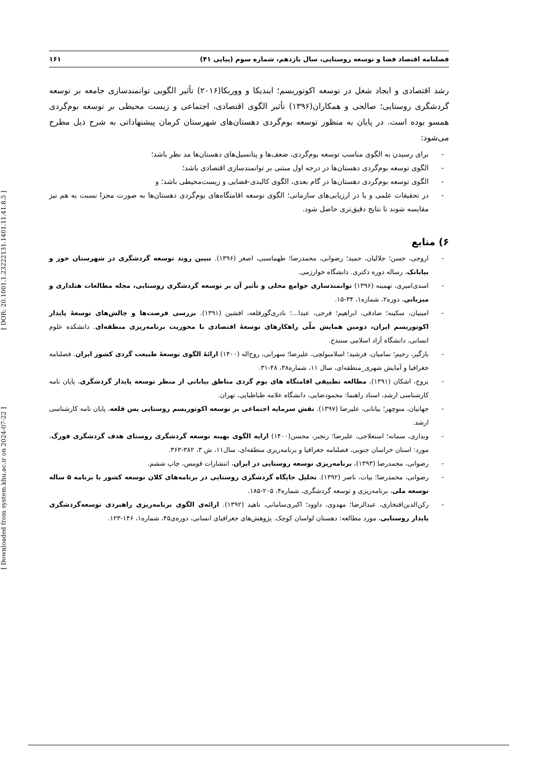[ Downloaded from system.khu.ac.ir on 2024-07-22 ] [ DOR: 20.1001.1.23222131.1401.11.41.8.5 ]
فصلنامه اقتصاد فضا و توسعه روستایی، سال یازدهم، شماره سوم (پیاپی ۴۱) ۱۶۱
رشد اقتصادی و ایجاد شغل در توسعه اکوتوریسم؛ ایندیکا و ووریکا(۲۰۱۶) تأثیر الگویی توانمندسازی جامعه بر توسعه گردشگری روستایی؛ صالحی و همکاران(۱۳۹۶) تأثیر الگوی اقتصادی، اجتماعی و زیست محیطی بر توسعه بوم‌گردی همسو بوده است. در پایان به منظور توسعه بوم‌گردی دهستان‌های شهرستان کرمان پیشنهاداتی به شرح ذیل مطرح می‌شود:
- برای رسیدن به الگوی مناسب توسعه بوم‌گردی، ضعف‌ها و پتانسیل‌های دهستان‌ها مد نظر باشد؛
- الگوی توسعه بوم‌گردی دهستان‌ها در درجه اول مبتنی بر توانمندسازی اقتصادی باشد؛
- الگوی توسعه بوم‌گردی دهستان‌ها در گام بعدی، الگوی کالبدی-فضایی و زیست‌محیطی باشد؛ و
- در تحقیقات علمی و یا در ارزیابی‌های سازمانی؛ الگوی توسعه اقامتگاه‌های بوم‌گردی دهستان‌ها به صورت مجزا نسبت به هم نیز مقایسه شوند تا نتایج دقیق‌تری حاصل شود.
۶) منابع
- اروجی، حسن؛ جلالیان، حمید؛ رضوانی، محمدرضا؛ طهماسبی، اصغر (۱۳۹۶). تبیین روند توسعه گردشگری در شهرستان خور و بیابانک، رساله دوره دکتری. دانشگاه خوارزمی.
- اسدی‌امیری، تهمینه (۱۳۹۶) توانمندسازی جوامع محلی و تأثیر آن بر توسعه گردشگری روستایی، مجله مطالعات هتلداری و میزبانی، دوره۲، شماره۱، ۳۴-۱۵.
- امینیان، سکینه؛ صادقی، ابراهیم؛ فرجی، عبدا...؛ نادری‌گورقلعه، افشین (۱۳۹۱). بررسی فرصت‌ها و چالش‌های توسعۀ پایدار اکوتوریسم ایران، دومین همایش ملّی راهکارهای توسعۀ اقتصادی با محوریت برنامه‌ریزی منطقه‌ای. دانشکده علوم انسانی، دانشگاه آزاد اسلامی سنندج.
- بازگیر، رحیم؛ نمامیان، فرشید؛ اسلامبولچی، علیرضا؛ سهرابی، روح‌اله (۱۴۰۰) ارائۀ الگوی توسعۀ طبیعت گردی کشور ایران. فصلنامه جغرافیا و آمایش شهری_منطقه‌ای، سال ۱۱، شماره۳۸، ۴۸-۳۱.
- بروج، اشکان (۱۳۹۱)، مطالعه تطبیقی اقامتگاه های بوم گردی مناطق بیابانی از منظر توسعه پایدار گردشگری، پایان نامه کارشناسی ارشد، استاد راهنما: محمودضایی، دانشگاه علامه طباطبایی، تهران.
- جهانیان، منوچهر؛ بیاتانی، علیرضا (۱۳۹۷). نقش سرمایه اجتماعی بر توسعه اکوتوریسم روستایی پس قلعه، پایان نامه کارشناسی ارشد.
- وبداری، سمانه؛ استعلاجی، علیرضا؛ رنجبر، محسن(۱۴۰۰) ارایه الگوی بهینه توسعه گردشگری روستای هدف گردشگری فورگ، مورد: استان خراسان جنوبی، فصلنامه جغرافیا و برنامه‌ریزی منطقه‌ای، سال۱۱، ش ۳، ۳۸۲-۳۶۳.
- رضوانی، محمدرضا (۱۳۹۳)، برنامه‌ریزی توسعه روستایی در ایران، انتشارات قومس، چاپ ششم.
- رضوانی، محمدرضا؛ بیات، ناصر (۱۳۹۲). تحلیل جایگاه گردشگری روستایی در برنامه‌های کلان توسعه کشور با برنامه ۵ ساله توسعه ملی، برنامه‌ریزی و توسعه گردشگری، شماره۴، ۲۰۵-۱۸۵.
- رکن‌الدین‌افتخاری، عبدالرضا؛ مهدوی، داوود؛ اکبری‌سامانی، ناهید (۱۳۹۲). ارائه‌ی الگوی برنامه‌ریزی راهبردی توسعه‌گردشگری پایدار روستایی، مورد مطالعه: دهستان لواسان کوچک. پژوهش‌های جغرافیای انسانی، دوره‌ی۴۵، شماره۱، ۱۴۶-۱۲۳.